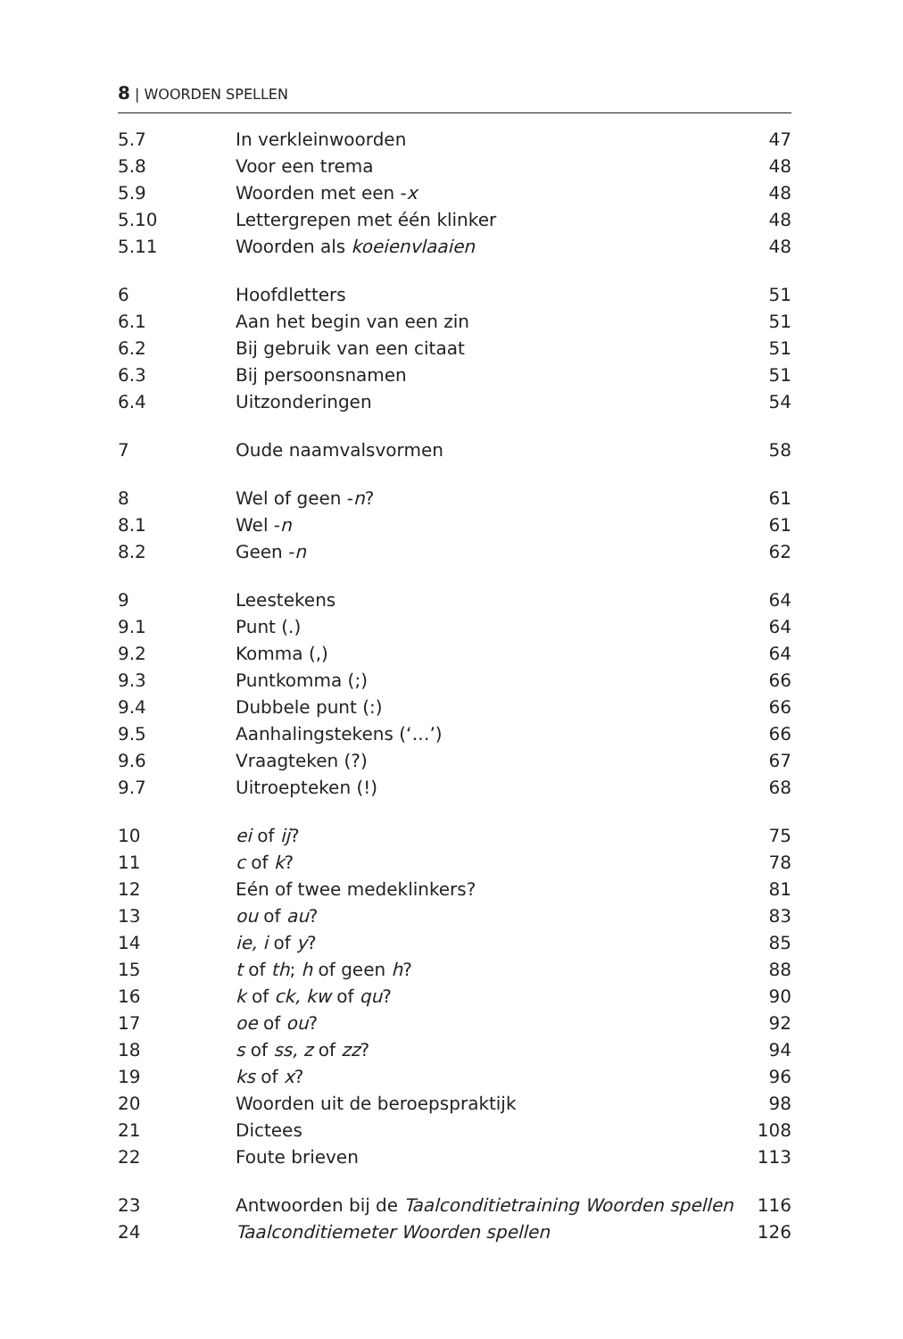8 | WOORDEN SPELLEN
| 5.7 | In verkleinwoorden | 47 |
| 5.8 | Voor een trema | 48 |
| 5.9 | Woorden met een - x | 48 |
| 5.10 | Lettergrepen met één klinker | 48 |
| 5.11 | Woorden als koeienvlaaien | 48 |
| 6 | Hoofdletters | 51 |
| 6.1 | Aan het begin van een zin | 51 |
| 6.2 | Bij gebruik van een citaat | 51 |
| 6.3 | Bij persoonsnamen | 51 |
| 6.4 | Uitzonderingen | 54 |
| 7 | Oude naamvalsvormen | 58 |
| 8 | Wel of geen - n ? | 61 |
| 8.1 | Wel - n | 61 |
| 8.2 | Geen - n | 62 |
| 9 | Leestekens | 64 |
| 9.1 | Punt (.) | 64 |
| 9.2 | Komma (,) | 64 |
| 9.3 | Puntkomma (;) | 66 |
| 9.4 | Dubbele punt (:) | 66 |
| 9.5 | Aanhalingstekens (‘…’) | 66 |
| 9.6 | Vraagteken (?) | 67 |
| 9.7 | Uitroepteken (!) | 68 |
| 10 | ei of ij ? | 75 |
| 11 | c of k ? | 78 |
| 12 | Eén of twee medeklinkers? | 81 |
| 13 | ou of au ? | 83 |
| 14 | ie, i of y ? | 85 |
| 15 | t of th ; h of geen h ? | 88 |
| 16 | k of ck, kw of qu ? | 90 |
| 17 | oe of ou ? | 92 |
| 18 | s of ss, z of zz ? | 94 |
| 19 | ks of x ? | 96 |
| 20 | Woorden uit de beroepspraktijk | 98 |
| 21 | Dictees | 108 |
| 22 | Foute brieven | 113 |
| 23 | Antwoorden bij de Taalconditietraining Woorden spellen | 116 |
| 24 | Taalconditiemeter Woorden spellen | 126 |